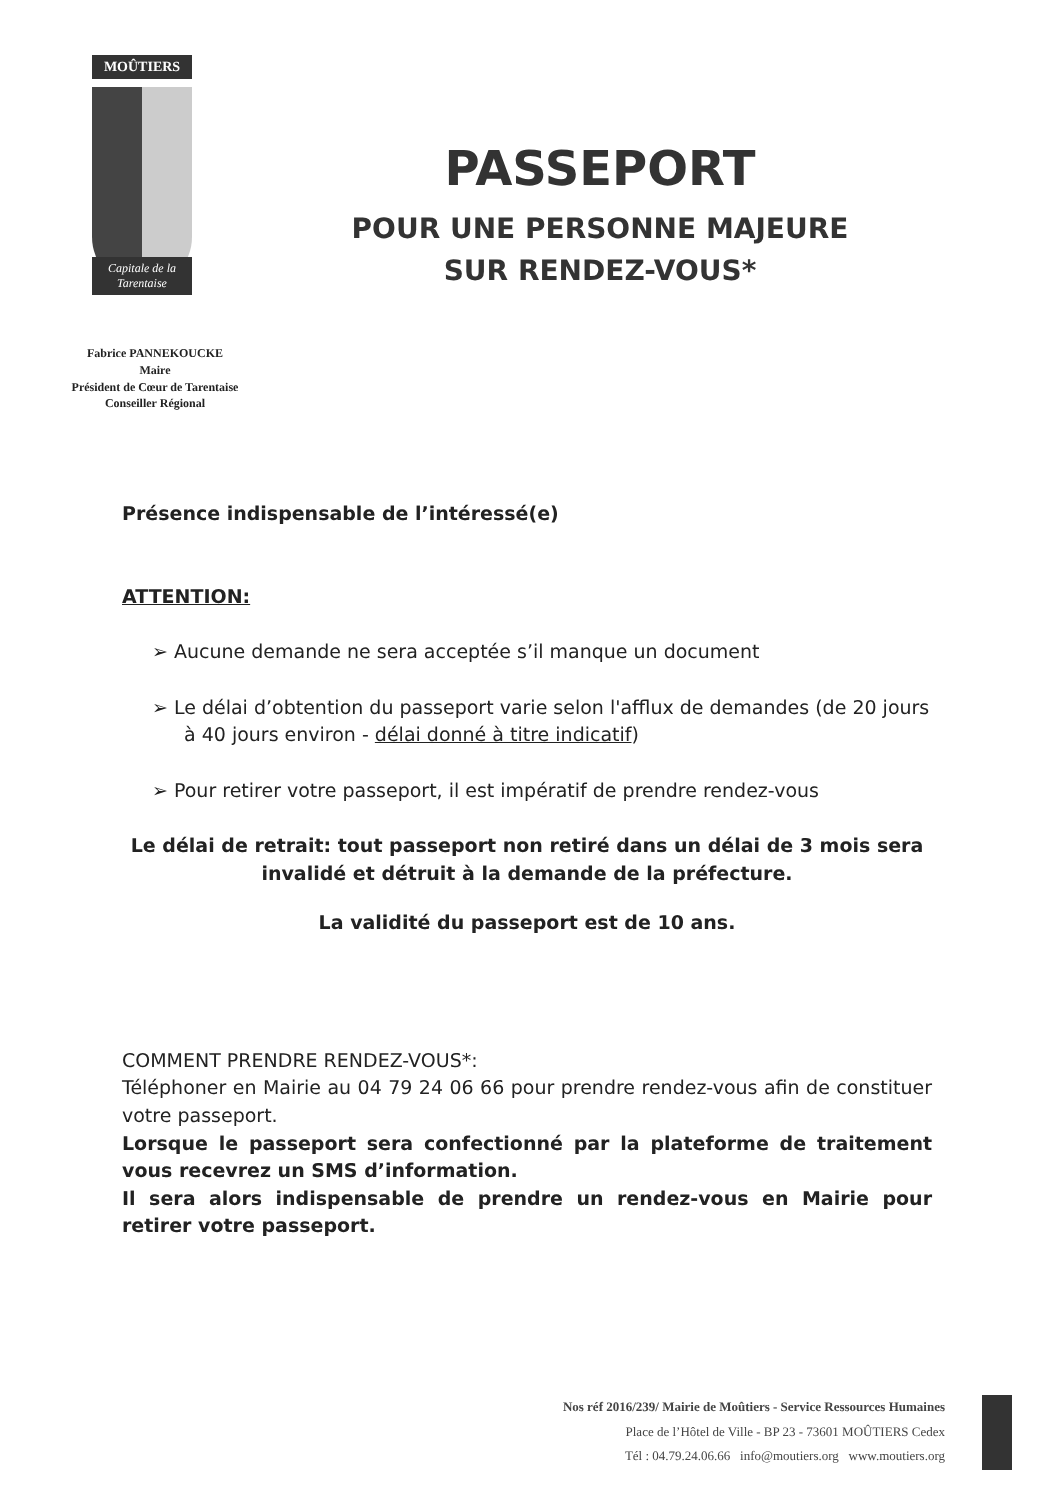MOÛTIERS
Capitale de la Tarentaise
Fabrice PANNEKOUCKE
Maire
Président de Cœur de Tarentaise
Conseiller Régional
PASSEPORT
POUR UNE PERSONNE MAJEURE
SUR RENDEZ-VOUS*
Présence indispensable de l’intéressé(e)
ATTENTION:
➢ Aucune demande ne sera acceptée s’il manque un document
➢ Le délai d’obtention du passeport varie selon l'afflux de demandes (de 20 jours à 40 jours environ - délai donné à titre indicatif)
➢ Pour retirer votre passeport, il est impératif de prendre rendez-vous
Le délai de retrait: tout passeport non retiré dans un délai de 3 mois sera invalidé et détruit à la demande de la préfecture.
La validité du passeport est de 10 ans.
COMMENT PRENDRE RENDEZ-VOUS*:
Téléphoner en Mairie au 04 79 24 06 66 pour prendre rendez-vous afin de constituer votre passeport.
Lorsque le passeport sera confectionné par la plateforme de traitement vous recevrez un SMS d’information.
Il sera alors indispensable de prendre un rendez-vous en Mairie pour retirer votre passeport.
Nos réf 2016/239/ Mairie de Moûtiers - Service Ressources Humaines
Place de l’Hôtel de Ville - BP 23 - 73601 MOÛTIERS Cedex
Tél : 04.79.24.06.66 info@moutiers.org www.moutiers.org